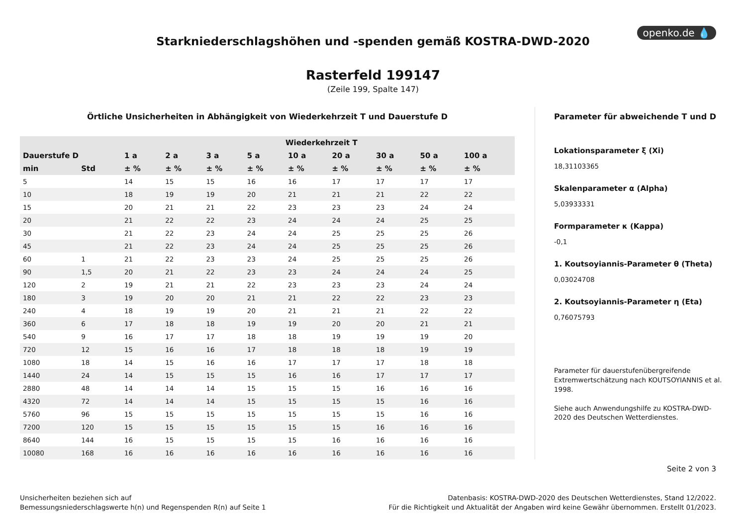openko.de 💧
Starkniederschlagshöhen und -spenden gemäß KOSTRA-DWD-2020
Rasterfeld 199147
(Zeile 199, Spalte 147)
Örtliche Unsicherheiten in Abhängigkeit von Wiederkehrzeit T und Dauerstufe D
| | | Wiederkehrzeit T | | | | | | | | |
| --- | --- | --- | --- | --- | --- | --- | --- | --- | --- | --- |
| Dauerstufe D | | 1 a | 2 a | 3 a | 5 a | 10 a | 20 a | 30 a | 50 a | 100 a |
| min | Std | ± % | ± % | ± % | ± % | ± % | ± % | ± % | ± % | ± % |
| 5 | | 14 | 15 | 15 | 16 | 16 | 17 | 17 | 17 | 17 |
| 10 | | 18 | 19 | 19 | 20 | 21 | 21 | 21 | 22 | 22 |
| 15 | | 20 | 21 | 21 | 22 | 23 | 23 | 23 | 24 | 24 |
| 20 | | 21 | 22 | 22 | 23 | 24 | 24 | 24 | 25 | 25 |
| 30 | | 21 | 22 | 23 | 24 | 24 | 25 | 25 | 25 | 26 |
| 45 | | 21 | 22 | 23 | 24 | 24 | 25 | 25 | 25 | 26 |
| 60 | 1 | 21 | 22 | 23 | 23 | 24 | 25 | 25 | 25 | 26 |
| 90 | 1,5 | 20 | 21 | 22 | 23 | 23 | 24 | 24 | 24 | 25 |
| 120 | 2 | 19 | 21 | 21 | 22 | 23 | 23 | 23 | 24 | 24 |
| 180 | 3 | 19 | 20 | 20 | 21 | 21 | 22 | 22 | 23 | 23 |
| 240 | 4 | 18 | 19 | 19 | 20 | 21 | 21 | 21 | 22 | 22 |
| 360 | 6 | 17 | 18 | 18 | 19 | 19 | 20 | 20 | 21 | 21 |
| 540 | 9 | 16 | 17 | 17 | 18 | 18 | 19 | 19 | 19 | 20 |
| 720 | 12 | 15 | 16 | 16 | 17 | 18 | 18 | 18 | 19 | 19 |
| 1080 | 18 | 14 | 15 | 16 | 16 | 17 | 17 | 17 | 18 | 18 |
| 1440 | 24 | 14 | 15 | 15 | 15 | 16 | 16 | 17 | 17 | 17 |
| 2880 | 48 | 14 | 14 | 14 | 15 | 15 | 15 | 16 | 16 | 16 |
| 4320 | 72 | 14 | 14 | 14 | 15 | 15 | 15 | 15 | 16 | 16 |
| 5760 | 96 | 15 | 15 | 15 | 15 | 15 | 15 | 15 | 16 | 16 |
| 7200 | 120 | 15 | 15 | 15 | 15 | 15 | 15 | 16 | 16 | 16 |
| 8640 | 144 | 16 | 15 | 15 | 15 | 15 | 16 | 16 | 16 | 16 |
| 10080 | 168 | 16 | 16 | 16 | 16 | 16 | 16 | 16 | 16 | 16 |
Parameter für abweichende T und D
Lokationsparameter ξ (Xi)
18,31103365
Skalenparameter α (Alpha)
5,03933331
Formparameter κ (Kappa)
-0,1
1. Koutsoyiannis-Parameter θ (Theta)
0,03024708
2. Koutsoyiannis-Parameter η (Eta)
0,76075793
Parameter für dauerstufenübergreifende Extremwertschätzung nach KOUTSOYIANNIS et al. 1998.
Siehe auch Anwendungshilfe zu KOSTRA-DWD-2020 des Deutschen Wetterdienstes.
Seite 2 von 3
Unsicherheiten beziehen sich auf
Bemessungsniederschlagswerte h(n) und Regenspenden R(n) auf Seite 1
Datenbasis: KOSTRA-DWD-2020 des Deutschen Wetterdienstes, Stand 12/2022.
Für die Richtigkeit und Aktualität der Angaben wird keine Gewähr übernommen. Erstellt 01/2023.